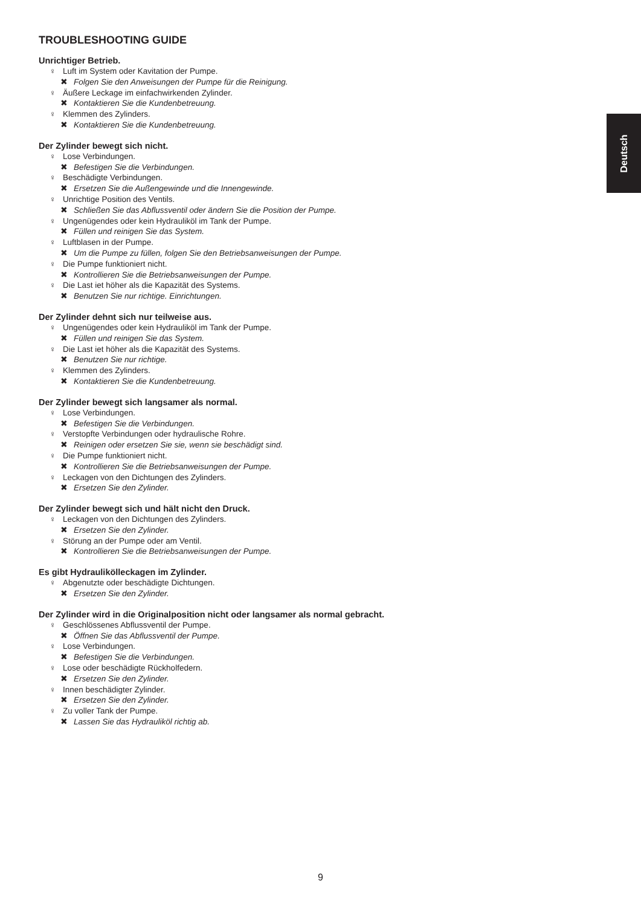Deutsch
TROUBLESHOOTING GUIDE
Unrichtiger Betrieb.
♀ Luft im System oder Kavitation der Pumpe.
✖ Folgen Sie den Anweisungen der Pumpe für die Reinigung.
♀ Äußere Leckage im einfachwirkenden Zylinder.
✖ Kontaktieren Sie die Kundenbetreuung.
♀ Klemmen des Zylinders.
✖ Kontaktieren Sie die Kundenbetreuung.
Der Zylinder bewegt sich nicht.
♀ Lose Verbindungen.
✖ Befestigen Sie die Verbindungen.
♀ Beschädigte Verbindungen.
✖ Ersetzen Sie die Außengewinde und die Innengewinde.
♀ Unrichtige Position des Ventils.
✖ Schließen Sie das Abflussventil oder ändern Sie die Position der Pumpe.
♀ Ungenügendes oder kein Hydrauliköl im Tank der Pumpe.
✖ Füllen und reinigen Sie das System.
♀ Luftblasen in der Pumpe.
✖ Um die Pumpe zu füllen, folgen Sie den Betriebsanweisungen der Pumpe.
♀ Die Pumpe funktioniert nicht.
✖ Kontrollieren Sie die Betriebsanweisungen der Pumpe.
♀ Die Last iet höher als die Kapazität des Systems.
✖ Benutzen Sie nur richtige. Einrichtungen.
Der Zylinder dehnt sich nur teilweise aus.
♀ Ungenügendes oder kein Hydrauliköl im Tank der Pumpe.
✖ Füllen und reinigen Sie das System.
♀ Die Last iet höher als die Kapazität des Systems.
✖ Benutzen Sie nur richtige.
♀ Klemmen des Zylinders.
✖ Kontaktieren Sie die Kundenbetreuung.
Der Zylinder bewegt sich langsamer als normal.
♀ Lose Verbindungen.
✖ Befestigen Sie die Verbindungen.
♀ Verstopfte Verbindungen oder hydraulische Rohre.
✖ Reinigen oder ersetzen Sie sie, wenn sie beschädigt sind.
♀ Die Pumpe funktioniert nicht.
✖ Kontrollieren Sie die Betriebsanweisungen der Pumpe.
♀ Leckagen von den Dichtungen des Zylinders.
✖ Ersetzen Sie den Zylinder.
Der Zylinder bewegt sich und hält nicht den Druck.
♀ Leckagen von den Dichtungen des Zylinders.
✖ Ersetzen Sie den Zylinder.
♀ Störung an der Pumpe oder am Ventil.
✖ Kontrollieren Sie die Betriebsanweisungen der Pumpe.
Es gibt Hydraulikölleckagen im Zylinder.
♀ Abgenutzte oder beschädigte Dichtungen.
✖ Ersetzen Sie den Zylinder.
Der Zylinder wird in die Originalposition nicht oder langsamer als normal gebracht.
♀ Geschlössenes Abflussventil der Pumpe.
✖ Öffnen Sie das Abflussventil der Pumpe.
♀ Lose Verbindungen.
✖ Befestigen Sie die Verbindungen.
♀ Lose oder beschädigte Rückholfedern.
✖ Ersetzen Sie den Zylinder.
♀ Innen beschädigter Zylinder.
✖ Ersetzen Sie den Zylinder.
♀ Zu voller Tank der Pumpe.
✖ Lassen Sie das Hydrauliköl richtig ab.
9